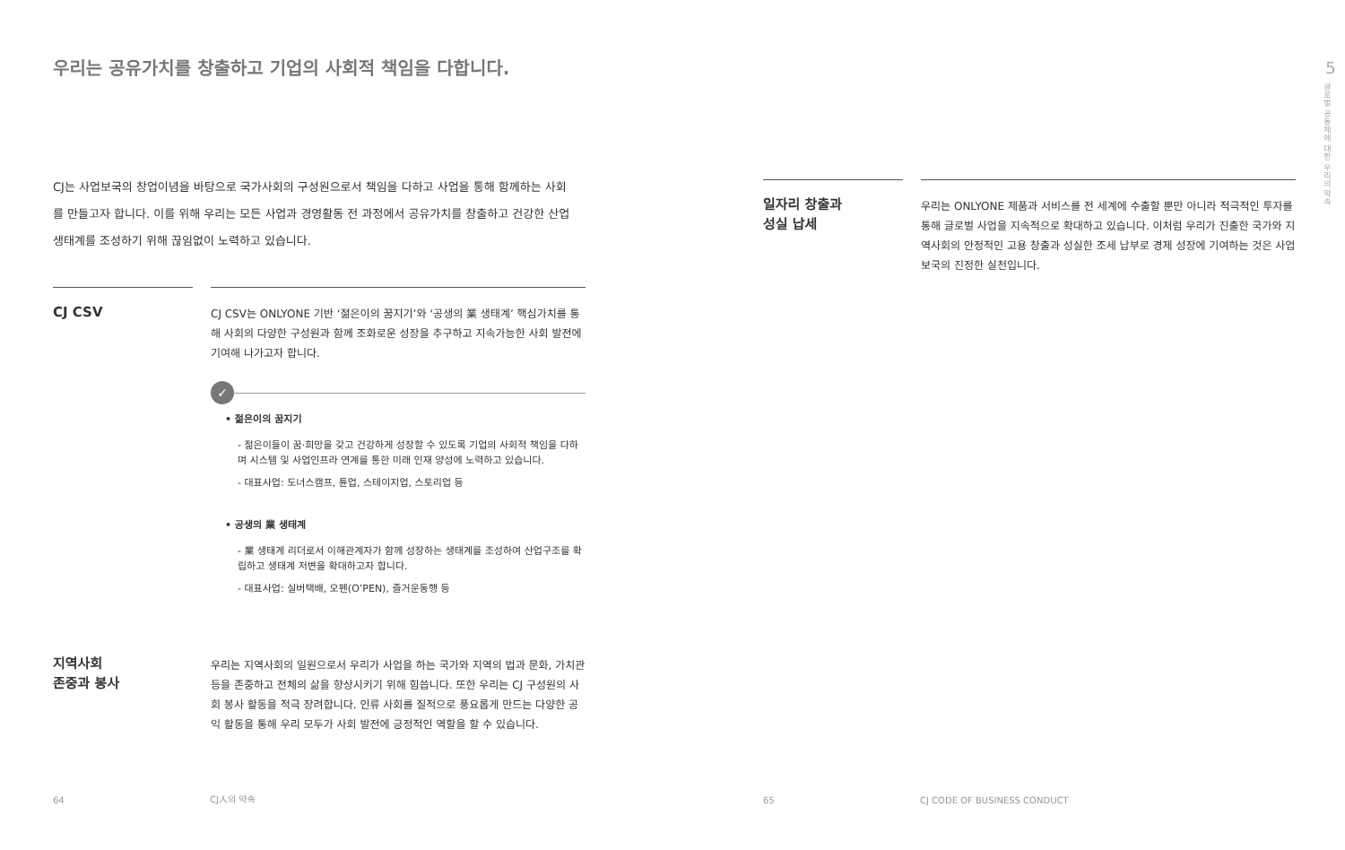우리는 공유가치를 창출하고 기업의 사회적 책임을 다합니다.
CJ는 사업보국의 창업이념을 바탕으로 국가사회의 구성원으로서 책임을 다하고 사업을 통해 함께하는 사회를 만들고자 합니다. 이를 위해 우리는 모든 사업과 경영활동 전 과정에서 공유가치를 창출하고 건강한 산업 생태계를 조성하기 위해 끊임없이 노력하고 있습니다.
CJ CSV
CJ CSV는 ONLYONE 기반 ‘젊은이의 꿈지기’와 ‘공생의 業 생태계’ 핵심가치를 통해 사회의 다양한 구성원과 함께 조화로운 성장을 추구하고 지속가능한 사회 발전에 기여해 나가고자 합니다.
✓
• 젊은이의 꿈지기
- 젊은이들이 꿈·희망을 갖고 건강하게 성장할 수 있도록 기업의 사회적 책임을 다하며 시스템 및 사업인프라 연계를 통한 미래 인재 양성에 노력하고 있습니다.
- 대표사업: 도너스캠프, 튠업, 스테이지업, 스토리업 등
• 공생의 業 생태계
- 業 생태계 리더로서 이해관계자가 함께 성장하는 생태계를 조성하여 산업구조를 확립하고 생태계 저변을 확대하고자 합니다.
- 대표사업: 실버택배, 오펜(O’PEN), 즐거운동행 등
지역사회
존중과 봉사
우리는 지역사회의 일원으로서 우리가 사업을 하는 국가와 지역의 법과 문화, 가치관 등을 존중하고 전체의 삶을 향상시키기 위해 힘씁니다. 또한 우리는 CJ 구성원의 사회 봉사 활동을 적극 장려합니다. 인류 사회를 질적으로 풍요롭게 만드는 다양한 공익 활동을 통해 우리 모두가 사회 발전에 긍정적인 역할을 할 수 있습니다.
64 CJ人의 약속
일자리 창출과
성실 납세
우리는 ONLYONE 제품과 서비스를 전 세계에 수출할 뿐만 아니라 적극적인 투자를 통해 글로벌 사업을 지속적으로 확대하고 있습니다. 이처럼 우리가 진출한 국가와 지역사회의 안정적인 고용 창출과 성실한 조세 납부로 경제 성장에 기여하는 것은 사업보국의 진정한 실천입니다.
65 CJ CODE OF BUSINESS CONDUCT
5
글로벌 공동체에 대한 우리의 약속